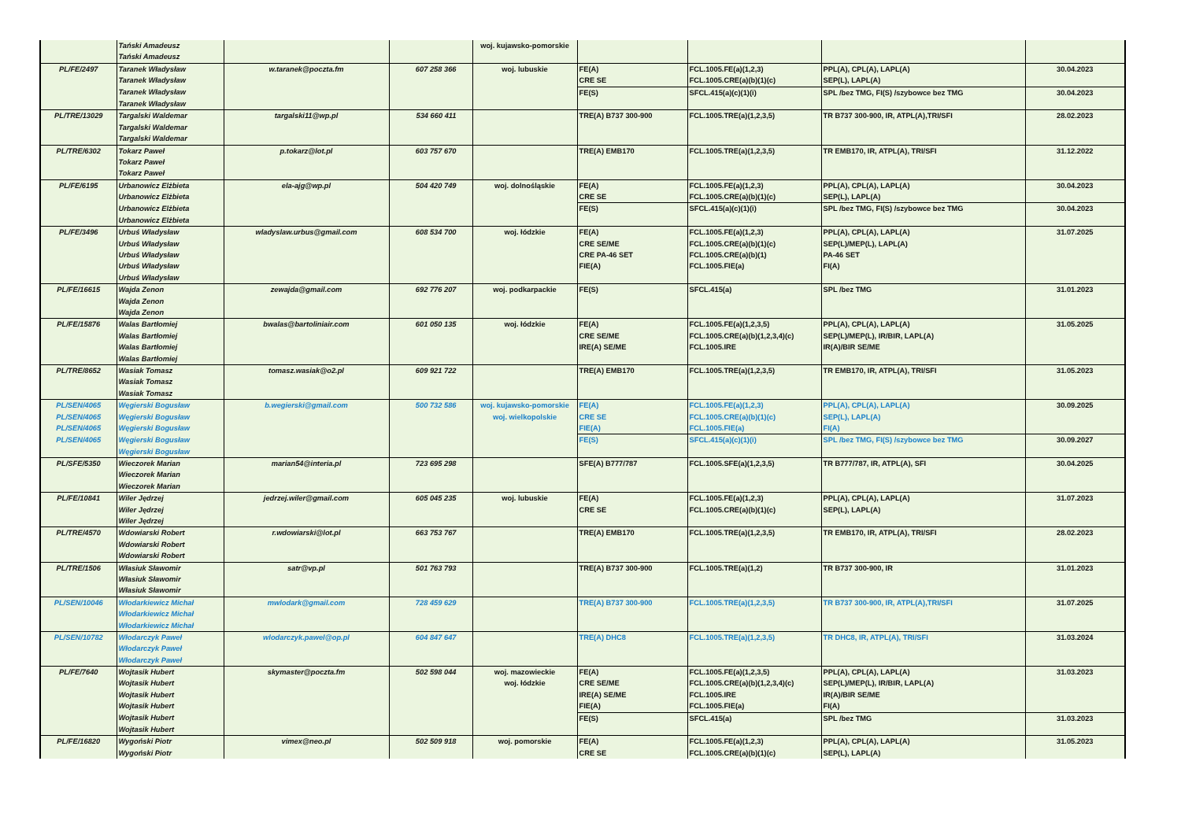| | Tański Amadeusz | | | woj. kujawsko-pomorskie | | | | |
| | Tański Amadeusz | | | | | | | |
| PL/FE/2497 | Taranek Władysław | w.taranek@poczta.fm | 607 258 366 | woj. lubuskie | FE(A) | FCL.1005.FE(a)(1,2,3) | PPL(A), CPL(A), LAPL(A) | 30.04.2023 |
| | Taranek Władysław | | | | CRE SE | FCL.1005.CRE(a)(b)(1)(c) | SEP(L), LAPL(A) | |
| | Taranek Władysław | | | | FE(S) | SFCL.415(a)(c)(1)(i) | SPL /bez TMG, FI(S) /szybowce bez TMG | 30.04.2023 |
| | Taranek Władysław | | | | | | | |
| PL/TRE/13029 | Targalski Waldemar | targalski11@wp.pl | 534 660 411 | | TRE(A) B737 300-900 | FCL.1005.TRE(a)(1,2,3,5) | TR B737 300-900, IR, ATPL(A),TRI/SFI | 28.02.2023 |
| | Targalski Waldemar | | | | | | | |
| | Targalski Waldemar | | | | | | | |
| PL/TRE/6302 | Tokarz Paweł | p.tokarz@lot.pl | 603 757 670 | | TRE(A) EMB170 | FCL.1005.TRE(a)(1,2,3,5) | TR EMB170, IR, ATPL(A), TRI/SFI | 31.12.2022 |
| | Tokarz Paweł | | | | | | | |
| | Tokarz Paweł | | | | | | | |
| PL/FE/6195 | Urbanowicz Elżbieta | ela-ajg@wp.pl | 504 420 749 | woj. dolnośląskie | FE(A) | FCL.1005.FE(a)(1,2,3) | PPL(A), CPL(A), LAPL(A) | 30.04.2023 |
| | Urbanowicz Elżbieta | | | | CRE SE | FCL.1005.CRE(a)(b)(1)(c) | SEP(L), LAPL(A) | |
| | Urbanowicz Elżbieta | | | | FE(S) | SFCL.415(a)(c)(1)(i) | SPL /bez TMG, FI(S) /szybowce bez TMG | 30.04.2023 |
| | Urbanowicz Elżbieta | | | | | | | |
| PL/FE/3496 | Urbuś Władysław | wladyslaw.urbus@gmail.com | 608 534 700 | woj. łódzkie | FE(A) | FCL.1005.FE(a)(1,2,3) | PPL(A), CPL(A), LAPL(A) | 31.07.2025 |
| | Urbuś Władysław | | | | CRE SE/ME | FCL.1005.CRE(a)(b)(1)(c) | SEP(L)/MEP(L), LAPL(A) | |
| | Urbuś Władysław | | | | CRE PA-46 SET | FCL.1005.CRE(a)(b)(1) | PA-46 SET | |
| | Urbuś Władysław | | | | FIE(A) | FCL.1005.FIE(a) | FI(A) | |
| | Urbuś Władysław | | | | | | | |
| PL/FE/16615 | Wajda Zenon | zewajda@gmail.com | 692 776 207 | woj. podkarpackie | FE(S) | SFCL.415(a) | SPL /bez TMG | 31.01.2023 |
| | Wajda Zenon | | | | | | | |
| | Wajda Zenon | | | | | | | |
| PL/FE/15876 | Walas Bartłomiej | bwalas@bartoliniair.com | 601 050 135 | woj. łódzkie | FE(A) | FCL.1005.FE(a)(1,2,3,5) | PPL(A), CPL(A), LAPL(A) | 31.05.2025 |
| | Walas Bartłomiej | | | | CRE SE/ME | FCL.1005.CRE(a)(b)(1,2,3,4)(c) | SEP(L)/MEP(L), IR/BIR, LAPL(A) | |
| | Walas Bartłomiej | | | | IRE(A) SE/ME | FCL.1005.IRE | IR(A)/BIR SE/ME | |
| | Walas Bartłomiej | | | | | | | |
| PL/TRE/8652 | Wasiak Tomasz | tomasz.wasiak@o2.pl | 609 921 722 | | TRE(A) EMB170 | FCL.1005.TRE(a)(1,2,3,5) | TR EMB170, IR, ATPL(A), TRI/SFI | 31.05.2023 |
| | Wasiak Tomasz | | | | | | | |
| | Wasiak Tomasz | | | | | | | |
| PL/SEN/4065 | Węgierski Bogusław | b.wegierski@gmail.com | 500 732 586 | woj. kujawsko-pomorskie | FE(A) | FCL.1005.FE(a)(1,2,3) | PPL(A), CPL(A), LAPL(A) | 30.09.2025 |
| PL/SEN/4065 | Węgierski Bogusław | | | woj. wielkopolskie | CRE SE | FCL.1005.CRE(a)(b)(1)(c) | SEP(L), LAPL(A) | |
| PL/SEN/4065 | Węgierski Bogusław | | | | FIE(A) | FCL.1005.FIE(a) | FI(A) | |
| PL/SEN/4065 | Węgierski Bogusław | | | | FE(S) | SFCL.415(a)(c)(1)(i) | SPL /bez TMG, FI(S) /szybowce bez TMG | 30.09.2027 |
| | Węgierski Bogusław | | | | | | | |
| PL/SFE/5350 | Wieczorek Marian | marian54@interia.pl | 723 695 298 | | SFE(A) B777/787 | FCL.1005.SFE(a)(1,2,3,5) | TR B777/787, IR, ATPL(A), SFI | 30.04.2025 |
| | Wieczorek Marian | | | | | | | |
| | Wieczorek Marian | | | | | | | |
| PL/FE/10841 | Wiler Jędrzej | jedrzej.wiler@gmail.com | 605 045 235 | woj. lubuskie | FE(A) | FCL.1005.FE(a)(1,2,3) | PPL(A), CPL(A), LAPL(A) | 31.07.2023 |
| | Wiler Jędrzej | | | | CRE SE | FCL.1005.CRE(a)(b)(1)(c) | SEP(L), LAPL(A) | |
| | Wiler Jędrzej | | | | | | | |
| PL/TRE/4570 | Wdowiarski Robert | r.wdowiarski@lot.pl | 663 753 767 | | TRE(A) EMB170 | FCL.1005.TRE(a)(1,2,3,5) | TR EMB170, IR, ATPL(A), TRI/SFI | 28.02.2023 |
| | Wdowiarski Robert | | | | | | | |
| | Wdowiarski Robert | | | | | | | |
| PL/TRE/1506 | Własiuk Sławomir | satr@vp.pl | 501 763 793 | | TRE(A) B737 300-900 | FCL.1005.TRE(a)(1,2) | TR B737 300-900, IR | 31.01.2023 |
| | Własiuk Sławomir | | | | | | | |
| | Własiuk Sławomir | | | | | | | |
| PL/SEN/10046 | Włodarkiewicz Michał | mwlodark@gmail.com | 728 459 629 | | TRE(A) B737 300-900 | FCL.1005.TRE(a)(1,2,3,5) | TR B737 300-900, IR, ATPL(A),TRI/SFI | 31.07.2025 |
| | Włodarkiewicz Michał | | | | | | | |
| | Włodarkiewicz Michał | | | | | | | |
| PL/SEN/10782 | Włodarczyk Paweł | wlodarczyk.pawel@op.pl | 604 847 647 | | TRE(A) DHC8 | FCL.1005.TRE(a)(1,2,3,5) | TR DHC8, IR, ATPL(A), TRI/SFI | 31.03.2024 |
| | Włodarczyk Paweł | | | | | | | |
| | Włodarczyk Paweł | | | | | | | |
| PL/FE/7640 | Wojtasik Hubert | skymaster@poczta.fm | 502 598 044 | woj. mazowieckie | FE(A) | FCL.1005.FE(a)(1,2,3,5) | PPL(A), CPL(A), LAPL(A) | 31.03.2023 |
| | Wojtasik Hubert | | | woj. łódzkie | CRE SE/ME | FCL.1005.CRE(a)(b)(1,2,3,4)(c) | SEP(L)/MEP(L), IR/BIR, LAPL(A) | |
| | Wojtasik Hubert | | | | IRE(A) SE/ME | FCL.1005.IRE | IR(A)/BIR SE/ME | |
| | Wojtasik Hubert | | | | FIE(A) | FCL.1005.FIE(a) | FI(A) | |
| | Wojtasik Hubert | | | | FE(S) | SFCL.415(a) | SPL /bez TMG | 31.03.2023 |
| | Wojtasik Hubert | | | | | | | |
| PL/FE/16820 | Wygoński Piotr | vimex@neo.pl | 502 509 918 | woj. pomorskie | FE(A) | FCL.1005.FE(a)(1,2,3) | PPL(A), CPL(A), LAPL(A) | 31.05.2023 |
| | Wygoński Piotr | | | | CRE SE | FCL.1005.CRE(a)(b)(1)(c) | SEP(L), LAPL(A) | |